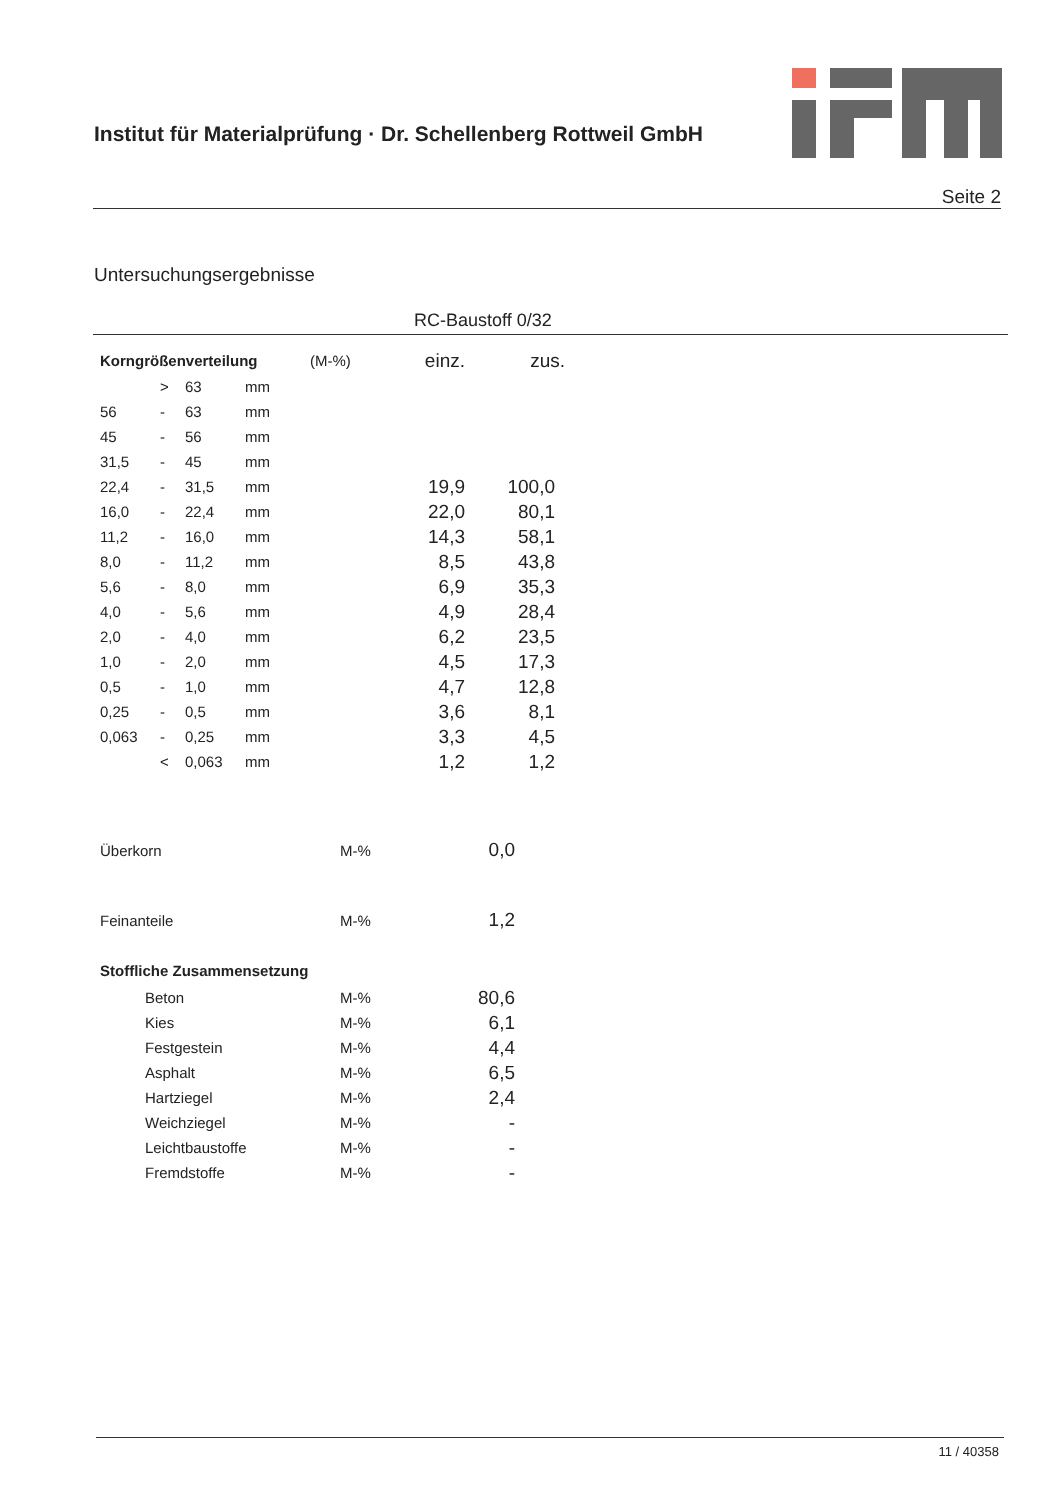Institut für Materialprüfung · Dr. Schellenberg Rottweil GmbH
Seite 2
Untersuchungsergebnisse
RC-Baustoff 0/32
| Korngrößenverteilung | (M-%) | einz. | zus. |
| | > | 63 | mm | | |
| 56 | - | 63 | mm | | |
| 45 | - | 56 | mm | | |
| 31,5 | - | 45 | mm | | |
| 22,4 | - | 31,5 | mm | 19,9 | 100,0 |
| 16,0 | - | 22,4 | mm | 22,0 | 80,1 |
| 11,2 | - | 16,0 | mm | 14,3 | 58,1 |
| 8,0 | - | 11,2 | mm | 8,5 | 43,8 |
| 5,6 | - | 8,0 | mm | 6,9 | 35,3 |
| 4,0 | - | 5,6 | mm | 4,9 | 28,4 |
| 2,0 | - | 4,0 | mm | 6,2 | 23,5 |
| 1,0 | - | 2,0 | mm | 4,5 | 17,3 |
| 0,5 | - | 1,0 | mm | 4,7 | 12,8 |
| 0,25 | - | 0,5 | mm | 3,6 | 8,1 |
| 0,063 | - | 0,25 | mm | 3,3 | 4,5 |
| | < | 0,063 | mm | 1,2 | 1,2 |
| Überkorn | M-% | 0,0 |
| Feinanteile | M-% | 1,2 |
| Stoffliche Zusammensetzung | | |
| Beton | M-% | 80,6 |
| Kies | M-% | 6,1 |
| Festgestein | M-% | 4,4 |
| Asphalt | M-% | 6,5 |
| Hartziegel | M-% | 2,4 |
| Weichziegel | M-% | - |
| Leichtbaustoffe | M-% | - |
| Fremdstoffe | M-% | - |
11 / 40358